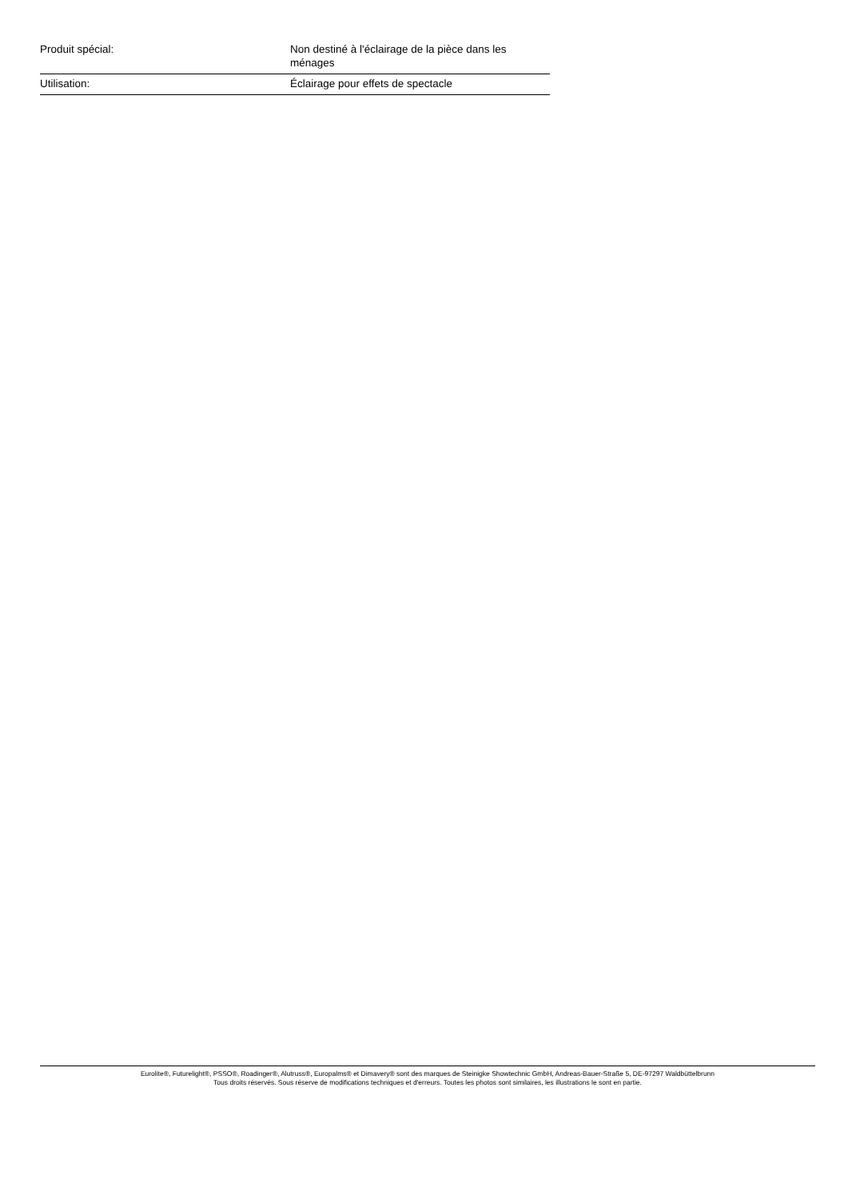| Produit spécial: | Non destiné à l'éclairage de la pièce dans les ménages |
| Utilisation: | Éclairage pour effets de spectacle |
Eurolite®, Futurelight®, PSSO®, Roadinger®, Alutruss®, Europalms® et Dimavery® sont des marques de Steinigke Showtechnic GmbH, Andreas-Bauer-Straße 5, DE-97297 Waldbüttelbrunn
Tous droits réservés. Sous réserve de modifications techniques et d'erreurs. Toutes les photos sont similaires, les illustrations le sont en partie.